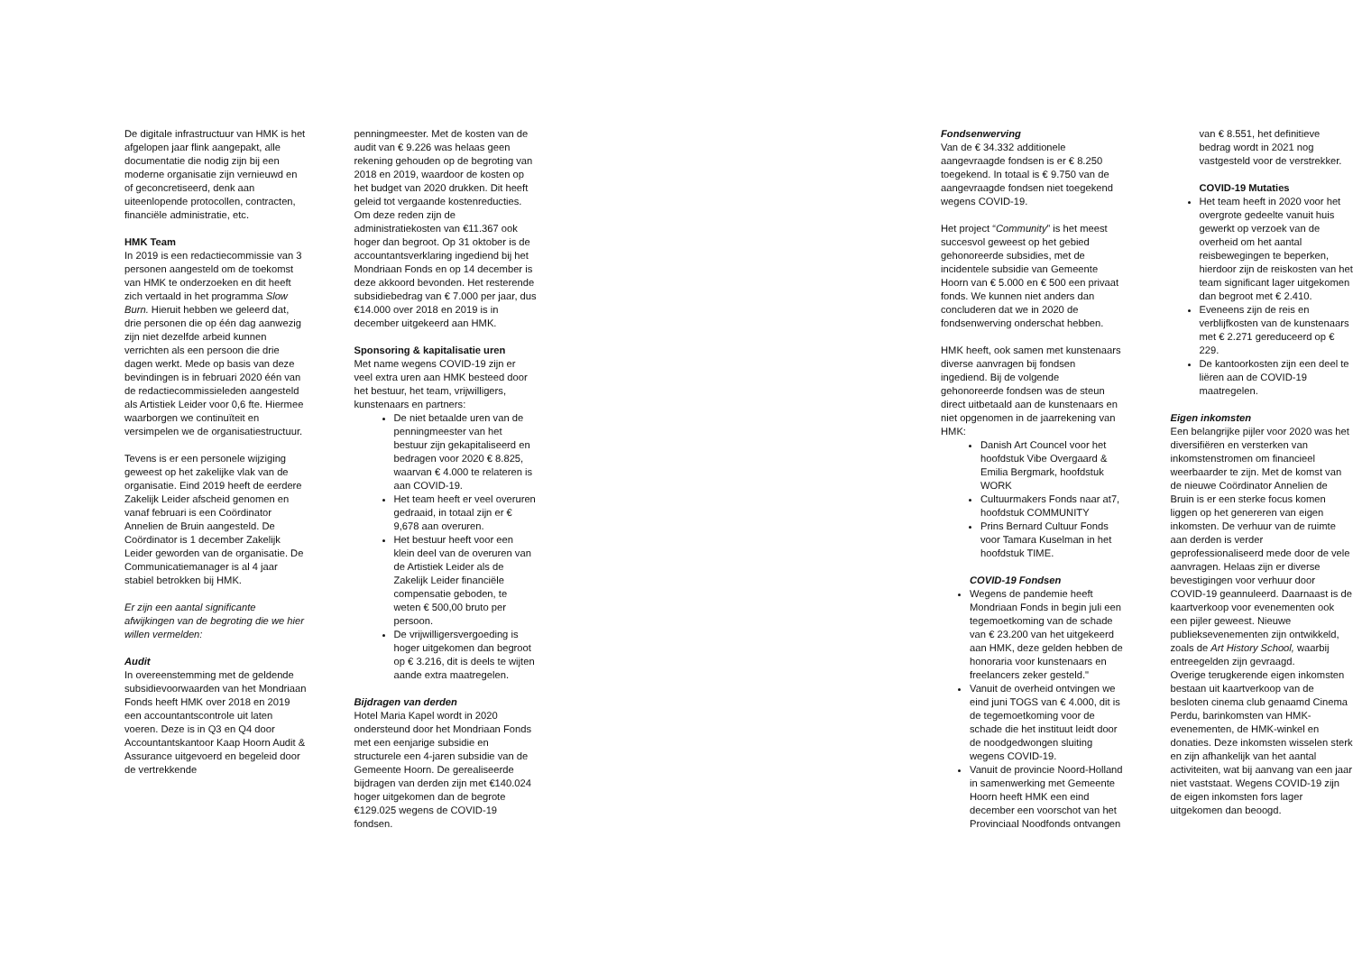De digitale infrastructuur van HMK is het afgelopen jaar flink aangepakt, alle documentatie die nodig zijn bij een moderne organisatie zijn vernieuwd en of geconcretiseerd, denk aan uiteenlopende protocollen, contracten, financiële administratie, etc.
HMK Team
In 2019 is een redactiecommissie van 3 personen aangesteld om de toekomst van HMK te onderzoeken en dit heeft zich vertaald in het programma Slow Burn. Hieruit hebben we geleerd dat, drie personen die op één dag aanwezig zijn niet dezelfde arbeid kunnen verrichten als een persoon die drie dagen werkt. Mede op basis van deze bevindingen is in februari 2020 één van de redactiecommissieleden aangesteld als Artistiek Leider voor 0,6 fte. Hiermee waarborgen we continuïteit en versimpelen we de organisatiestructuur.
Tevens is er een personele wijziging geweest op het zakelijke vlak van de organisatie. Eind 2019 heeft de eerdere Zakelijk Leider afscheid genomen en vanaf februari is een Coördinator Annelien de Bruin aangesteld. De Coördinator is 1 december Zakelijk Leider geworden van de organisatie. De Communicatiemanager is al 4 jaar stabiel betrokken bij HMK.
Er zijn een aantal significante afwijkingen van de begroting die we hier willen vermelden:
Audit
In overeenstemming met de geldende subsidievoorwaarden van het Mondriaan Fonds heeft HMK over 2018 en 2019 een accountantscontrole uit laten voeren. Deze is in Q3 en Q4 door Accountantskantoor Kaap Hoorn Audit & Assurance uitgevoerd en begeleid door de vertrekkende
penningmeester. Met de kosten van de audit van € 9.226 was helaas geen rekening gehouden op de begroting van 2018 en 2019, waardoor de kosten op het budget van 2020 drukken. Dit heeft geleid tot vergaande kostenreducties. Om deze reden zijn de administratiekosten van €11.367 ook hoger dan begroot. Op 31 oktober is de accountantsverklaring ingediend bij het Mondriaan Fonds en op 14 december is deze akkoord bevonden. Het resterende subsidiebedrag van € 7.000 per jaar, dus €14.000 over 2018 en 2019 is in december uitgekeerd aan HMK.
Sponsoring & kapitalisatie uren
Met name wegens COVID-19 zijn er veel extra uren aan HMK besteed door het bestuur, het team, vrijwilligers, kunstenaars en partners:
De niet betaalde uren van de penningmeester van het bestuur zijn gekapitaliseerd en bedragen voor 2020 € 8.825, waarvan € 4.000 te relateren is aan COVID-19.
Het team heeft er veel overuren gedraaid, in totaal zijn er € 9,678 aan overuren.
Het bestuur heeft voor een klein deel van de overuren van de Artistiek Leider als de Zakelijk Leider financiële compensatie geboden, te weten € 500,00 bruto per persoon.
De vrijwilligersvergoeding is hoger uitgekomen dan begroot op € 3.216, dit is deels te wijten aande extra maatregelen.
Bijdragen van derden
Hotel Maria Kapel wordt in 2020 ondersteund door het Mondriaan Fonds met een eenjarige subsidie en structurele een 4-jaren subsidie van de Gemeente Hoorn. De gerealiseerde bijdragen van derden zijn met €140.024 hoger uitgekomen dan de begrote €129.025 wegens de COVID-19 fondsen.
Fondsenwerving
Van de € 34.332 additionele aangevraagde fondsen is er € 8.250 toegekend. In totaal is € 9.750 van de aangevraagde fondsen niet toegekend wegens COVID-19.
Het project “Community” is het meest succesvol geweest op het gebied gehonoreerde subsidies, met de incidentele subsidie van Gemeente Hoorn van € 5.000 en € 500 een privaat fonds. We kunnen niet anders dan concluderen dat we in 2020 de fondsenwerving onderschat hebben.
HMK heeft, ook samen met kunstenaars diverse aanvragen bij fondsen ingediend. Bij de volgende gehonoreerde fondsen was de steun direct uitbetaald aan de kunstenaars en niet opgenomen in de jaarrekening van HMK:
Danish Art Councel voor het hoofdstuk Vibe Overgaard & Emilia Bergmark, hoofdstuk WORK
Cultuurmakers Fonds naar at7, hoofdstuk COMMUNITY
Prins Bernard Cultuur Fonds voor Tamara Kuselman in het hoofdstuk TIME.
COVID-19 Fondsen
Wegens de pandemie heeft Mondriaan Fonds in begin juli een tegemoetkoming van de schade van € 23.200 van het uitgekeerd aan HMK, deze gelden hebben de honoraria voor kunstenaars en freelancers zeker gesteld."
Vanuit de overheid ontvingen we eind juni TOGS van € 4.000, dit is de tegemoetkoming voor de schade die het instituut leidt door de noodgedwongen sluiting wegens COVID-19.
Vanuit de provincie Noord-Holland in samenwerking met Gemeente Hoorn heeft HMK een eind december een voorschot van het Provinciaal Noodfonds ontvangen
van € 8.551, het definitieve bedrag wordt in 2021 nog vastgesteld voor de verstrekker.
COVID-19 Mutaties
Het team heeft in 2020 voor het overgrote gedeelte vanuit huis gewerkt op verzoek van de overheid om het aantal reisbewegingen te beperken, hierdoor zijn de reiskosten van het team significant lager uitgekomen dan begroot met € 2.410.
Eveneens zijn de reis en verblijfkosten van de kunstenaars met € 2.271 gereduceerd op € 229.
De kantoorkosten zijn een deel te liëren aan de COVID-19 maatregelen.
Eigen inkomsten
Een belangrijke pijler voor 2020 was het diversifiëren en versterken van inkomstenstromen om financieel weerbaarder te zijn. Met de komst van de nieuwe Coördinator Annelien de Bruin is er een sterke focus komen liggen op het genereren van eigen inkomsten. De verhuur van de ruimte aan derden is verder geprofessionaliseerd mede door de vele aanvragen. Helaas zijn er diverse bevestigingen voor verhuur door COVID-19 geannuleerd. Daarnaast is de kaartverkoop voor evenementen ook een pijler geweest. Nieuwe publieksevenementen zijn ontwikkeld, zoals de Art History School, waarbij entreegelden zijn gevraagd.
Overige terugkerende eigen inkomsten bestaan uit kaartverkoop van de besloten cinema club genaamd Cinema Perdu, barinkomsten van HMK-evenementen, de HMK-winkel en donaties. Deze inkomsten wisselen sterk en zijn afhankelijk van het aantal activiteiten, wat bij aanvang van een jaar niet vaststaat. Wegens COVID-19 zijn de eigen inkomsten fors lager uitgekomen dan beoogd.